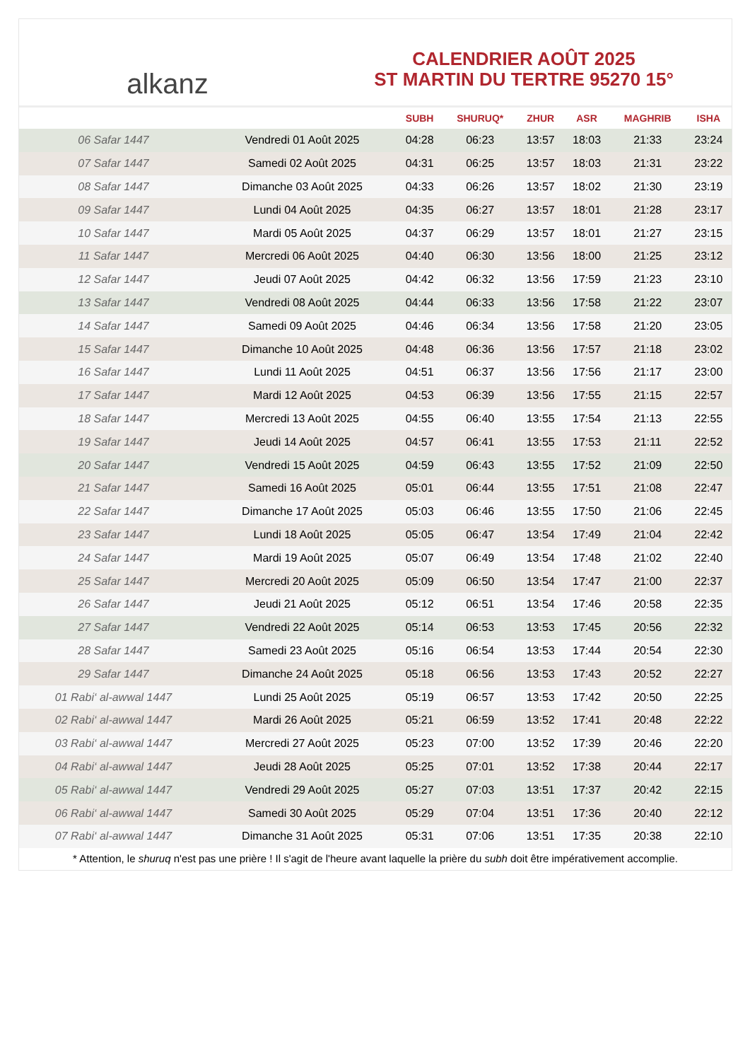alkanz
CALENDRIER AOÛT 2025
ST MARTIN DU TERTRE 95270 15°
| | | SUBH | SHURUQ* | ZHUR | ASR | MAGHRIB | ISHA |
| --- | --- | --- | --- | --- | --- | --- | --- |
| 06 Safar 1447 | Vendredi 01 Août 2025 | 04:28 | 06:23 | 13:57 | 18:03 | 21:33 | 23:24 |
| 07 Safar 1447 | Samedi 02 Août 2025 | 04:31 | 06:25 | 13:57 | 18:03 | 21:31 | 23:22 |
| 08 Safar 1447 | Dimanche 03 Août 2025 | 04:33 | 06:26 | 13:57 | 18:02 | 21:30 | 23:19 |
| 09 Safar 1447 | Lundi 04 Août 2025 | 04:35 | 06:27 | 13:57 | 18:01 | 21:28 | 23:17 |
| 10 Safar 1447 | Mardi 05 Août 2025 | 04:37 | 06:29 | 13:57 | 18:01 | 21:27 | 23:15 |
| 11 Safar 1447 | Mercredi 06 Août 2025 | 04:40 | 06:30 | 13:56 | 18:00 | 21:25 | 23:12 |
| 12 Safar 1447 | Jeudi 07 Août 2025 | 04:42 | 06:32 | 13:56 | 17:59 | 21:23 | 23:10 |
| 13 Safar 1447 | Vendredi 08 Août 2025 | 04:44 | 06:33 | 13:56 | 17:58 | 21:22 | 23:07 |
| 14 Safar 1447 | Samedi 09 Août 2025 | 04:46 | 06:34 | 13:56 | 17:58 | 21:20 | 23:05 |
| 15 Safar 1447 | Dimanche 10 Août 2025 | 04:48 | 06:36 | 13:56 | 17:57 | 21:18 | 23:02 |
| 16 Safar 1447 | Lundi 11 Août 2025 | 04:51 | 06:37 | 13:56 | 17:56 | 21:17 | 23:00 |
| 17 Safar 1447 | Mardi 12 Août 2025 | 04:53 | 06:39 | 13:56 | 17:55 | 21:15 | 22:57 |
| 18 Safar 1447 | Mercredi 13 Août 2025 | 04:55 | 06:40 | 13:55 | 17:54 | 21:13 | 22:55 |
| 19 Safar 1447 | Jeudi 14 Août 2025 | 04:57 | 06:41 | 13:55 | 17:53 | 21:11 | 22:52 |
| 20 Safar 1447 | Vendredi 15 Août 2025 | 04:59 | 06:43 | 13:55 | 17:52 | 21:09 | 22:50 |
| 21 Safar 1447 | Samedi 16 Août 2025 | 05:01 | 06:44 | 13:55 | 17:51 | 21:08 | 22:47 |
| 22 Safar 1447 | Dimanche 17 Août 2025 | 05:03 | 06:46 | 13:55 | 17:50 | 21:06 | 22:45 |
| 23 Safar 1447 | Lundi 18 Août 2025 | 05:05 | 06:47 | 13:54 | 17:49 | 21:04 | 22:42 |
| 24 Safar 1447 | Mardi 19 Août 2025 | 05:07 | 06:49 | 13:54 | 17:48 | 21:02 | 22:40 |
| 25 Safar 1447 | Mercredi 20 Août 2025 | 05:09 | 06:50 | 13:54 | 17:47 | 21:00 | 22:37 |
| 26 Safar 1447 | Jeudi 21 Août 2025 | 05:12 | 06:51 | 13:54 | 17:46 | 20:58 | 22:35 |
| 27 Safar 1447 | Vendredi 22 Août 2025 | 05:14 | 06:53 | 13:53 | 17:45 | 20:56 | 22:32 |
| 28 Safar 1447 | Samedi 23 Août 2025 | 05:16 | 06:54 | 13:53 | 17:44 | 20:54 | 22:30 |
| 29 Safar 1447 | Dimanche 24 Août 2025 | 05:18 | 06:56 | 13:53 | 17:43 | 20:52 | 22:27 |
| 01 Rabi‘ al-awwal 1447 | Lundi 25 Août 2025 | 05:19 | 06:57 | 13:53 | 17:42 | 20:50 | 22:25 |
| 02 Rabi‘ al-awwal 1447 | Mardi 26 Août 2025 | 05:21 | 06:59 | 13:52 | 17:41 | 20:48 | 22:22 |
| 03 Rabi‘ al-awwal 1447 | Mercredi 27 Août 2025 | 05:23 | 07:00 | 13:52 | 17:39 | 20:46 | 22:20 |
| 04 Rabi‘ al-awwal 1447 | Jeudi 28 Août 2025 | 05:25 | 07:01 | 13:52 | 17:38 | 20:44 | 22:17 |
| 05 Rabi‘ al-awwal 1447 | Vendredi 29 Août 2025 | 05:27 | 07:03 | 13:51 | 17:37 | 20:42 | 22:15 |
| 06 Rabi‘ al-awwal 1447 | Samedi 30 Août 2025 | 05:29 | 07:04 | 13:51 | 17:36 | 20:40 | 22:12 |
| 07 Rabi‘ al-awwal 1447 | Dimanche 31 Août 2025 | 05:31 | 07:06 | 13:51 | 17:35 | 20:38 | 22:10 |
* Attention, le shuruq n'est pas une prière ! Il s'agit de l'heure avant laquelle la prière du subh doit être impérativement accomplie.